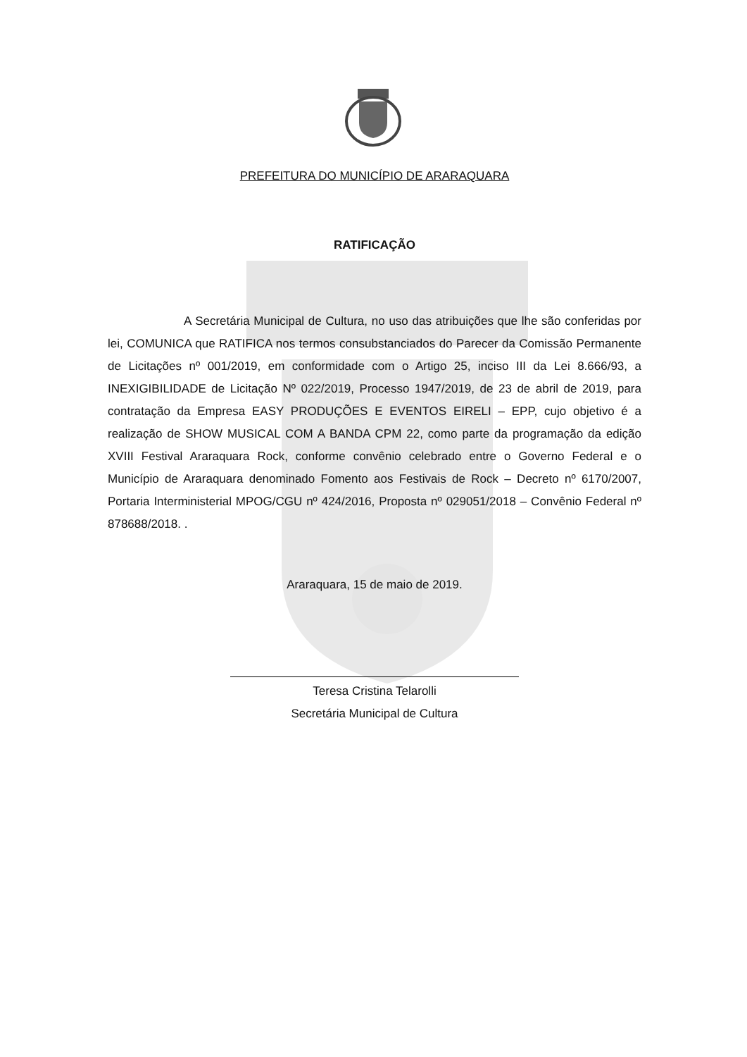PREFEITURA DO MUNICÍPIO DE ARARAQUARA
RATIFICAÇÃO
A Secretária Municipal de Cultura, no uso das atribuições que lhe são conferidas por lei, COMUNICA que RATIFICA nos termos consubstanciados do Parecer da Comissão Permanente de Licitações nº 001/2019, em conformidade com o Artigo 25, inciso III da Lei 8.666/93, a INEXIGIBILIDADE de Licitação Nº 022/2019, Processo 1947/2019, de 23 de abril de 2019, para contratação da Empresa EASY PRODUÇÕES E EVENTOS EIRELI – EPP, cujo objetivo é a realização de SHOW MUSICAL COM A BANDA CPM 22, como parte da programação da edição XVIII Festival Araraquara Rock, conforme convênio celebrado entre o Governo Federal e o Município de Araraquara denominado Fomento aos Festivais de Rock – Decreto nº 6170/2007, Portaria Interministerial MPOG/CGU nº 424/2016, Proposta nº 029051/2018 – Convênio Federal nº 878688/2018. .
Araraquara, 15 de maio de 2019.
Teresa Cristina Telarolli
Secretária Municipal de Cultura